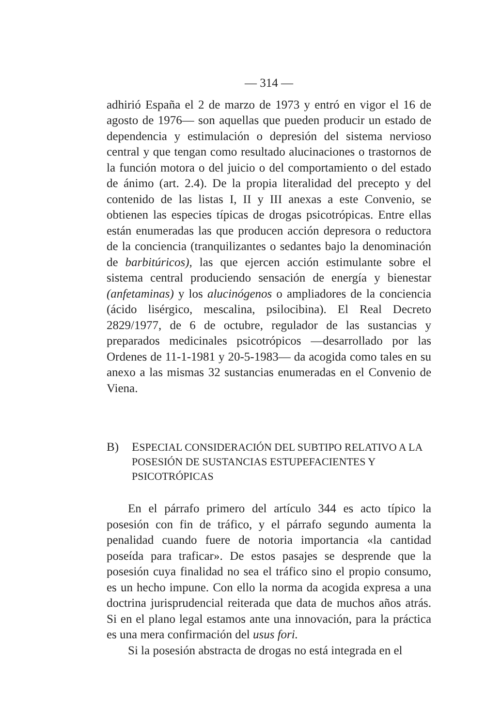— 314 —
adhirió España el 2 de marzo de 1973 y entró en vigor el 16 de agosto de 1976— son aquellas que pueden producir un estado de dependencia y estimulación o depresión del sistema nervioso central y que tengan como resultado alucinaciones o trastornos de la función motora o del juicio o del comportamiento o del estado de ánimo (art. 2.4). De la propia literalidad del precepto y del contenido de las listas I, II y III anexas a este Convenio, se obtienen las especies típicas de drogas psicotrópicas. Entre ellas están enumeradas las que producen acción depresora o reductora de la conciencia (tranquilizantes o sedantes bajo la denominación de barbitúricos), las que ejercen acción estimulante sobre el sistema central produciendo sensación de energía y bienestar (anfetaminas) y los alucinógenos o ampliadores de la conciencia (ácido lisérgico, mescalina, psilocibina). El Real Decreto 2829/1977, de 6 de octubre, regulador de las sustancias y preparados medicinales psicotrópicos —desarrollado por las Ordenes de 11-1-1981 y 20-5-1983— da acogida como tales en su anexo a las mismas 32 sustancias enumeradas en el Convenio de Viena.
B) ESPECIAL CONSIDERACIÓN DEL SUBTIPO RELATIVO A LA POSESIÓN DE SUSTANCIAS ESTUPEFACIENTES Y PSICOTRÓPICAS
En el párrafo primero del artículo 344 es acto típico la posesión con fin de tráfico, y el párrafo segundo aumenta la penalidad cuando fuere de notoria importancia «la cantidad poseída para traficar». De estos pasajes se desprende que la posesión cuya finalidad no sea el tráfico sino el propio consumo, es un hecho impune. Con ello la norma da acogida expresa a una doctrina jurisprudencial reiterada que data de muchos años atrás. Si en el plano legal estamos ante una innovación, para la práctica es una mera confirmación del usus fori.
Si la posesión abstracta de drogas no está integrada en el